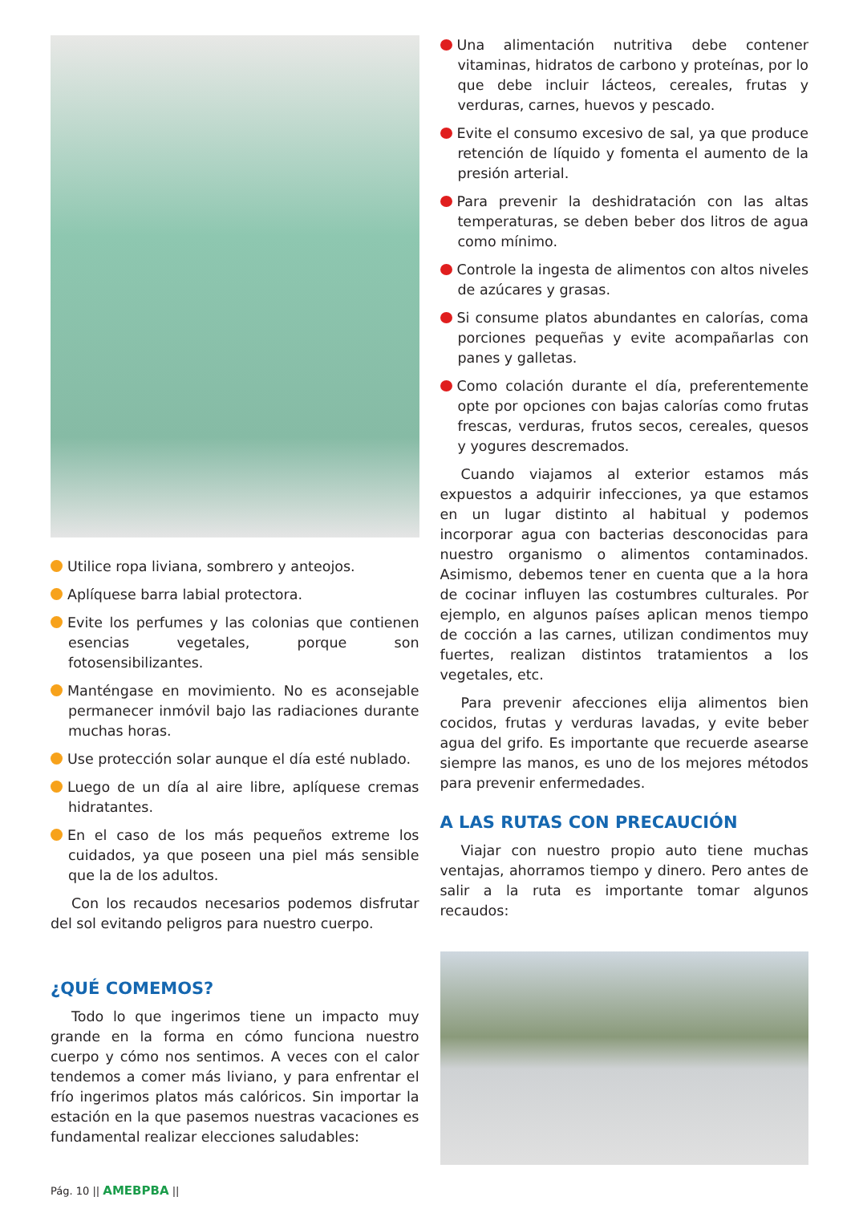Utilice ropa liviana, sombrero y anteojos.
Aplíquese barra labial protectora.
Evite los perfumes y las colonias que contienen esencias vegetales, porque son fotosensibilizantes.
Manténgase en movimiento. No es aconsejable permanecer inmóvil bajo las radiaciones durante muchas horas.
Use protección solar aunque el día esté nublado.
Luego de un día al aire libre, aplíquese cremas hidratantes.
En el caso de los más pequeños extreme los cuidados, ya que poseen una piel más sensible que la de los adultos.
Con los recaudos necesarios podemos disfrutar del sol evitando peligros para nuestro cuerpo.
¿QUÉ COMEMOS?
Todo lo que ingerimos tiene un impacto muy grande en la forma en cómo funciona nuestro cuerpo y cómo nos sentimos. A veces con el calor tendemos a comer más liviano, y para enfrentar el frío ingerimos platos más calóricos. Sin importar la estación en la que pasemos nuestras vacaciones es fundamental realizar elecciones saludables:
Una alimentación nutritiva debe contener vitaminas, hidratos de carbono y proteínas, por lo que debe incluir lácteos, cereales, frutas y verduras, carnes, huevos y pescado.
Evite el consumo excesivo de sal, ya que produce retención de líquido y fomenta el aumento de la presión arterial.
Para prevenir la deshidratación con las altas temperaturas, se deben beber dos litros de agua como mínimo.
Controle la ingesta de alimentos con altos niveles de azúcares y grasas.
Si consume platos abundantes en calorías, coma porciones pequeñas y evite acompañarlas con panes y galletas.
Como colación durante el día, preferentemente opte por opciones con bajas calorías como frutas frescas, verduras, frutos secos, cereales, quesos y yogures descremados.
Cuando viajamos al exterior estamos más expuestos a adquirir infecciones, ya que estamos en un lugar distinto al habitual y podemos incorporar agua con bacterias desconocidas para nuestro organismo o alimentos contaminados. Asimismo, debemos tener en cuenta que a la hora de cocinar influyen las costumbres culturales. Por ejemplo, en algunos países aplican menos tiempo de cocción a las carnes, utilizan condimentos muy fuertes, realizan distintos tratamientos a los vegetales, etc.
Para prevenir afecciones elija alimentos bien cocidos, frutas y verduras lavadas, y evite beber agua del grifo. Es importante que recuerde asearse siempre las manos, es uno de los mejores métodos para prevenir enfermedades.
A LAS RUTAS CON PRECAUCIÓN
Viajar con nuestro propio auto tiene muchas ventajas, ahorramos tiempo y dinero. Pero antes de salir a la ruta es importante tomar algunos recaudos:
Pág. 10 || AMEBPBA ||